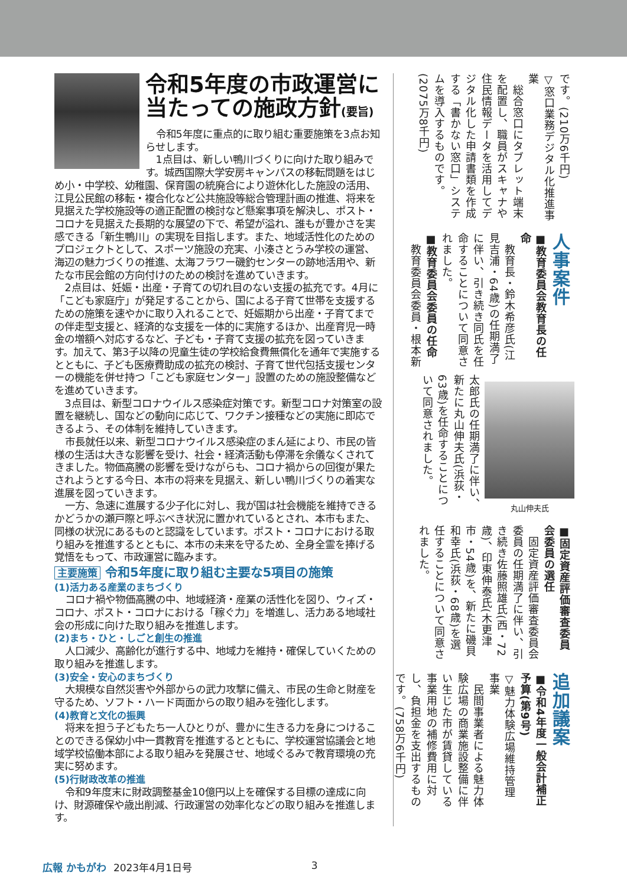令和5年度の市政運営に当たっての施政方針(要旨)
令和5年度に重点的に取り組む重要施策を3点お知らせします。
1点目は、新しい鴨川づくりに向けた取り組みです。城西国際大学安房キャンパスの移転問題をはじめ小・中学校、幼稚園、保育園の統廃合により遊休化した施設の活用、江見公民館の移転・複合化など公共施設等総合管理計画の推進、将来を見据えた学校施設等の適正配置の検討など懸案事項を解決し、ポスト・コロナを見据えた長期的な展望の下で、希望が溢れ、誰もが豊かさを実感できる「新生鴨川」の実現を目指します。また、地域活性化のためのプロジェクトとして、スポーツ施設の充実、小湊さとうみ学校の運営、海辺の魅力づくりの推進、太海フラワー磯釣センターの跡地活用や、新たな市民会館の方向付けのための検討を進めていきます。
2点目は、妊娠・出産・子育ての切れ目のない支援の拡充です。4月に「こども家庭庁」が発足することから、国による子育て世帯を支援するための施策を速やかに取り入れることで、妊娠期から出産・子育てまでの伴走型支援と、経済的な支援を一体的に実施するほか、出産育児一時金の増額へ対応するなど、子ども・子育て支援の拡充を図っていきます。加えて、第3子以降の児童生徒の学校給食費無償化を通年で実施するとともに、子ども医療費助成の拡充の検討、子育て世代包括支援センターの機能を併せ持つ「こども家庭センター」設置のための施設整備などを進めていきます。
3点目は、新型コロナウイルス感染症対策です。新型コロナ対策室の設置を継続し、国などの動向に応じて、ワクチン接種などの実施に即応できるよう、その体制を維持していきます。
市長就任以来、新型コロナウイルス感染症のまん延により、市民の皆様の生活は大きな影響を受け、社会・経済活動も停滞を余儀なくされてきました。物価高騰の影響を受けながらも、コロナ禍からの回復が果たされようとする今日、本市の将来を見据え、新しい鴨川づくりの着実な進展を図っていきます。
一方、急速に進展する少子化に対し、我が国は社会機能を維持できるかどうかの瀬戸際と呼ぶべき状況に置かれているとされ、本市もまた、同様の状況にあるものと認識をしています。ポスト・コロナにおける取り組みを推進するとともに、本市の未来を守るため、全身全霊を捧げる覚悟をもって、市政運営に臨みます。
主要施策 令和5年度に取り組む主要な5項目の施策
(1)活力ある産業のまちづくり
コロナ禍や物価高騰の中、地域経済・産業の活性化を図り、ウィズ・コロナ、ポスト・コロナにおける「稼ぐ力」を増進し、活力ある地域社会の形成に向けた取り組みを推進します。
(2)まち・ひと・しごと創生の推進
人口減少、高齢化が進行する中、地域力を維持・確保していくための取り組みを推進します。
(3)安全・安心のまちづくり
大規模な自然災害や外部からの武力攻撃に備え、市民の生命と財産を守るため、ソフト・ハード両面からの取り組みを強化します。
(4)教育と文化の振興
将来を担う子どもたち一人ひとりが、豊かに生きる力を身につけることのできる保幼小中一貫教育を推進するとともに、学校運営協議会と地域学校協働本部による取り組みを発展させ、地域ぐるみで教育環境の充実に努めます。
(5)行財政改革の推進
令和9年度末に財政調整基金10億円以上を確保する目標の達成に向け、財源確保や歳出削減、行政運営の効率化などの取り組みを推進します。
です。(210万6千円)
▽窓口業務デジタル化推進事業
　総合窓口にタブレット端末を配置し、職員がスキャナや住民情報データを活用してデジタル化した申請書類を作成する「書かない窓口」システムを導入するものです。(2075万8千円)
人事案件
■教育委員会教育長の任命
　教育長・鈴木希彦氏(江見吉浦・64歳)の任期満了に伴い、引き続き同氏を任命することについて同意されました。
■教育委員会委員の任命
　教育委員会委員・根本新
丸山伸夫氏
太郎氏の任期満了に伴い、新たに丸山伸夫氏(浜荻・63歳)を任命することについて同意されました。
■固定資産評価審査委員会委員の選任
　固定資産評価審査委員会委員の任期満了に伴い、引き続き佐藤照雄氏(西・72歳)、印東伸泰氏(木更津市・54歳)を、新たに磯貝和幸氏(浜荻・68歳)を選任することについて同意されました。
追加議案
■令和4年度一般会計補正予算(第9号)
▽魅力体験広場維持管理事業
　民間事業者による魅力体験広場の商業施設整備に伴い生じた市が賃貸している事業用地の補修費用に対し、負担金を支出するものです。(758万6千円)
広報 かもがわ 2023年4月1日号 3